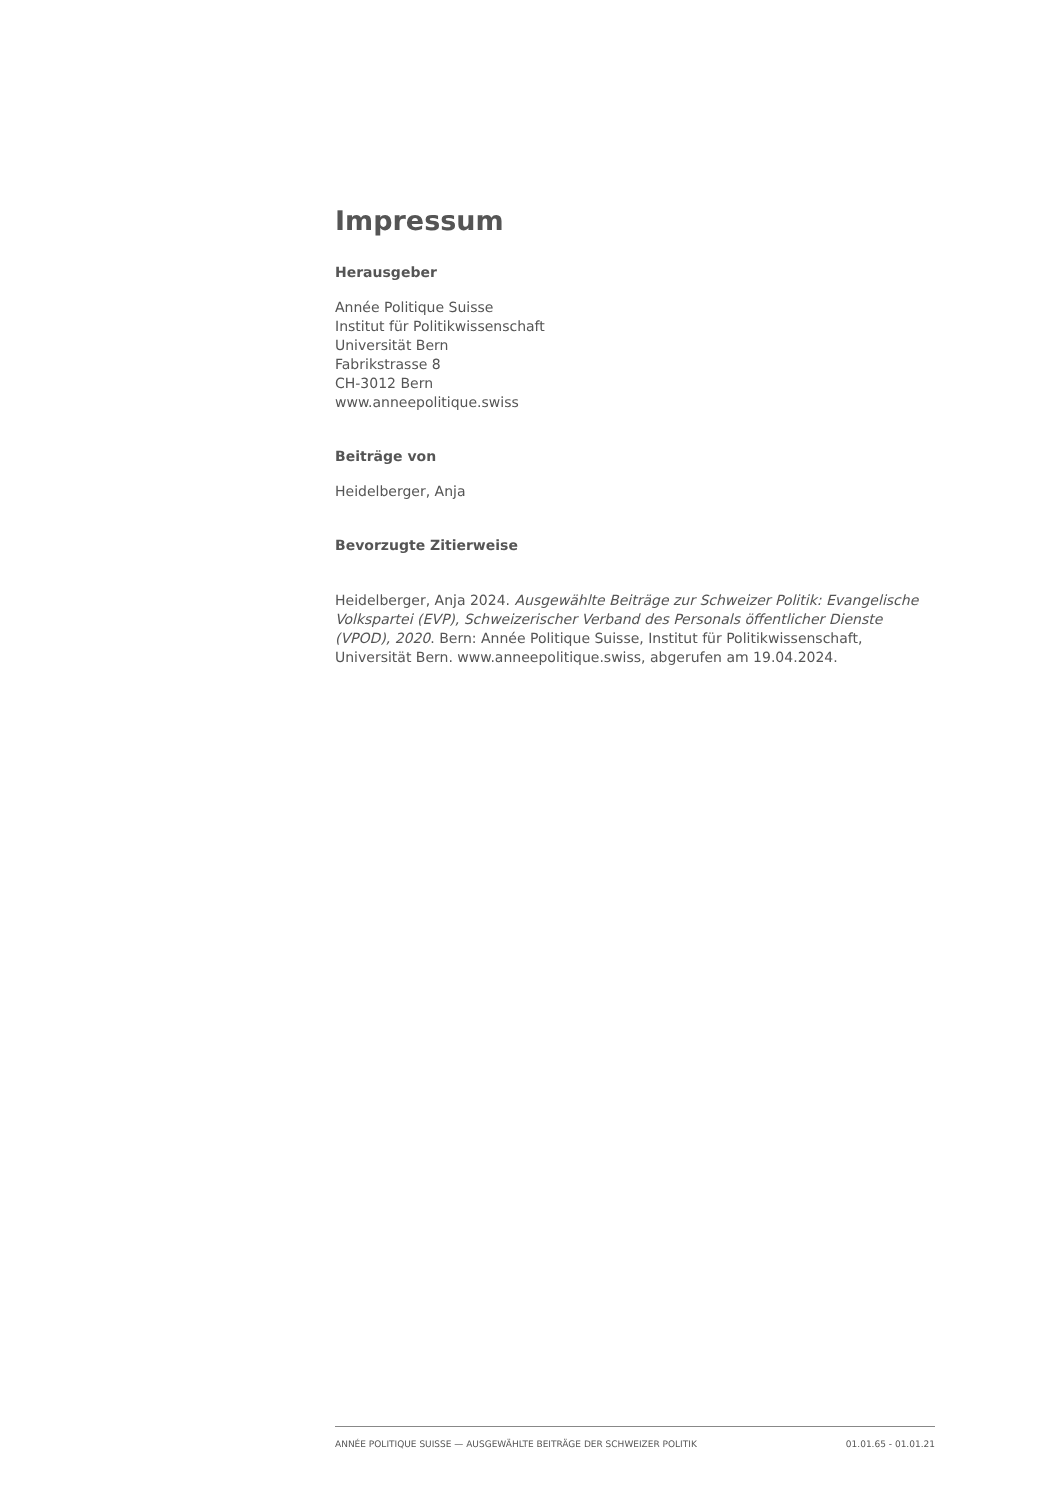Impressum
Herausgeber
Année Politique Suisse
Institut für Politikwissenschaft
Universität Bern
Fabrikstrasse 8
CH-3012 Bern
www.anneepolitique.swiss
Beiträge von
Heidelberger, Anja
Bevorzugte Zitierweise
Heidelberger, Anja 2024. Ausgewählte Beiträge zur Schweizer Politik: Evangelische Volkspartei (EVP), Schweizerischer Verband des Personals öffentlicher Dienste (VPOD), 2020. Bern: Année Politique Suisse, Institut für Politikwissenschaft, Universität Bern. www.anneepolitique.swiss, abgerufen am 19.04.2024.
ANNÉE POLITIQUE SUISSE — AUSGEWÄHLTE BEITRÄGE DER SCHWEIZER POLITIK 01.01.65 - 01.01.21